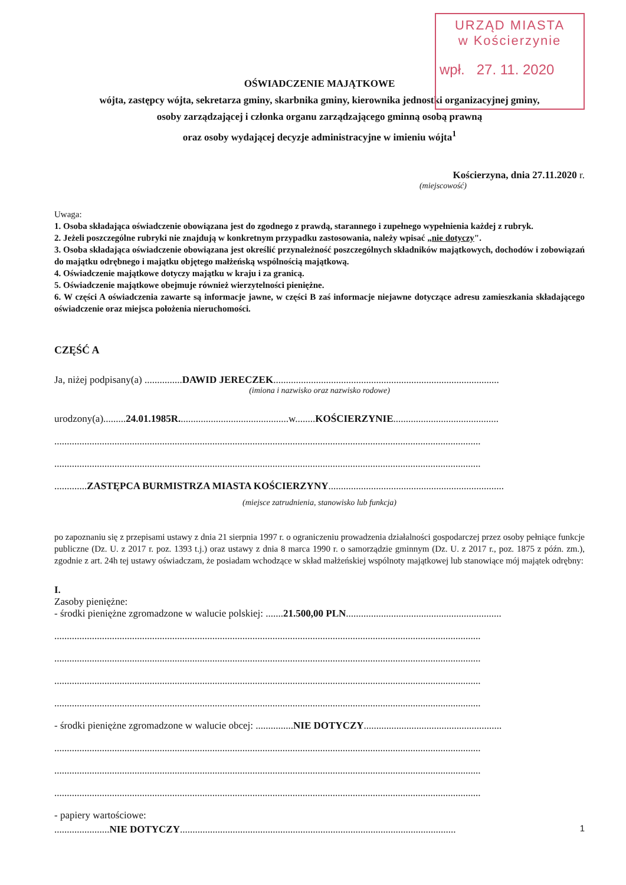URZĄD MIASTA
w Kościerzynie
wpł. 27. 11. 2020
OŚWIADCZENIE MAJĄTKOWE
wójta, zastępcy wójta, sekretarza gminy, skarbnika gminy, kierownika jednostki organizacyjnej gminy,
osoby zarządzającej i członka organu zarządzającego gminną osobą prawną
oraz osoby wydającej decyzje administracyjne w imieniu wójta<sup>1</sup>
Kościerzyna, dnia 27.11.2020 r.
(miejscowość)
Uwaga:
1. Osoba składająca oświadczenie obowiązana jest do zgodnego z prawdą, starannego i zupełnego wypełnienia każdej z rubryk.
2. Jeżeli poszczególne rubryki nie znajdują w konkretnym przypadku zastosowania, należy wpisać „nie dotyczy".
3. Osoba składająca oświadczenie obowiązana jest określić przynależność poszczególnych składników majątkowych, dochodów i zobowiązań do majątku odrębnego i majątku objętego małżeńską wspólnością majątkową.
4. Oświadczenie majątkowe dotyczy majątku w kraju i za granicą.
5. Oświadczenie majątkowe obejmuje również wierzytelności pieniężne.
6. W części A oświadczenia zawarte są informacje jawne, w części B zaś informacje niejawne dotyczące adresu zamieszkania składającego oświadczenie oraz miejsca położenia nieruchomości.
CZĘŚĆ A
Ja, niżej podpisany(a) ...............DAWID JERECZEK..........................................................................................
(imiona i nazwisko oraz nazwisko rodowe)
urodzony(a).........24.01.1985R............................................w........KOŚCIERZYNIE..........................................
..........................................................................................................................................................................
..........................................................................................................................................................................
.............ZASTĘPCA BURMISTRZA MIASTA KOŚCIERZYNY......................................................................
(miejsce zatrudnienia, stanowisko lub funkcja)
po zapoznaniu się z przepisami ustawy z dnia 21 sierpnia 1997 r. o ograniczeniu prowadzenia działalności gospodarczej przez osoby pełniące funkcje publiczne (Dz. U. z 2017 r. poz. 1393 t.j.) oraz ustawy z dnia 8 marca 1990 r. o samorządzie gminnym (Dz. U. z 2017 r., poz. 1875 z późn. zm.), zgodnie z art. 24h tej ustawy oświadczam, że posiadam wchodzące w skład małżeńskiej wspólnoty majątkowej lub stanowiące mój majątek odrębny:
I.
Zasoby pieniężne:
- środki pieniężne zgromadzone w walucie polskiej: .......21.500,00 PLN..............................................................
..........................................................................................................................................................................
..........................................................................................................................................................................
..........................................................................................................................................................................
..........................................................................................................................................................................
- środki pieniężne zgromadzone w walucie obcej: ...............NIE DOTYCZY.......................................................
..........................................................................................................................................................................
..........................................................................................................................................................................
..........................................................................................................................................................................
- papiery wartościowe:
......................NIE DOTYCZY..............................................................................................................
1